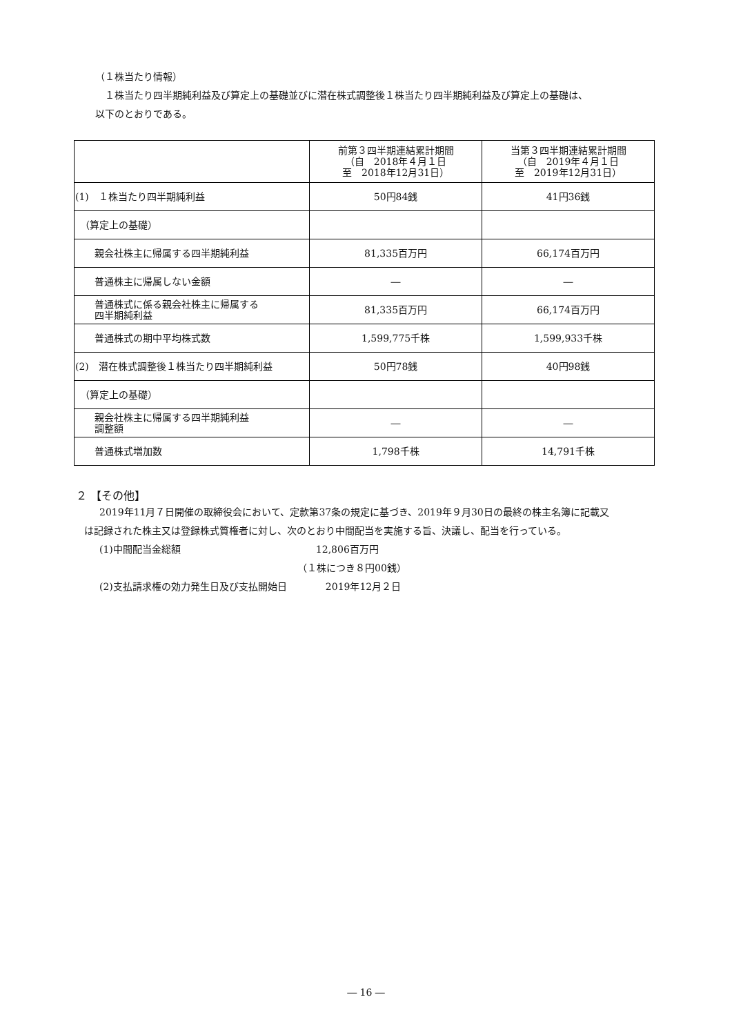（１株当たり情報）
　１株当たり四半期純利益及び算定上の基礎並びに潜在株式調整後１株当たり四半期純利益及び算定上の基礎は、
以下のとおりである。
| | 前第３四半期連結累計期間 （自 2018年４月１日 至 2018年12月31日） | 当第３四半期連結累計期間 （自 2019年４月１日 至 2019年12月31日） |
| (1) １株当たり四半期純利益 | 50円84銭 | 41円36銭 |
| （算定上の基礎） | | |
| 親会社株主に帰属する四半期純利益 | 81,335百万円 | 66,174百万円 |
| 普通株主に帰属しない金額 | ― | ― |
| 普通株式に係る親会社株主に帰属する 四半期純利益 | 81,335百万円 | 66,174百万円 |
| 普通株式の期中平均株式数 | 1,599,775千株 | 1,599,933千株 |
| (2) 潜在株式調整後１株当たり四半期純利益 | 50円78銭 | 40円98銭 |
| （算定上の基礎） | | |
| 親会社株主に帰属する四半期純利益 調整額 | ― | ― |
| 普通株式増加数 | 1,798千株 | 14,791千株 |
２ 【その他】
　2019年11月７日開催の取締役会において、定款第37条の規定に基づき、2019年９月30日の最終の株主名簿に記載又
は記録された株主又は登録株式質権者に対し、次のとおり中間配当を実施する旨、決議し、配当を行っている。
　(1)中間配当金総額　　　　　　　　　　　　　　12,806百万円
　　　　　　　　　　　　　　　　　　　　　　（１株につき８円00銭）
　(2)支払請求権の効力発生日及び支払開始日　　　　2019年12月２日
― 16 ―